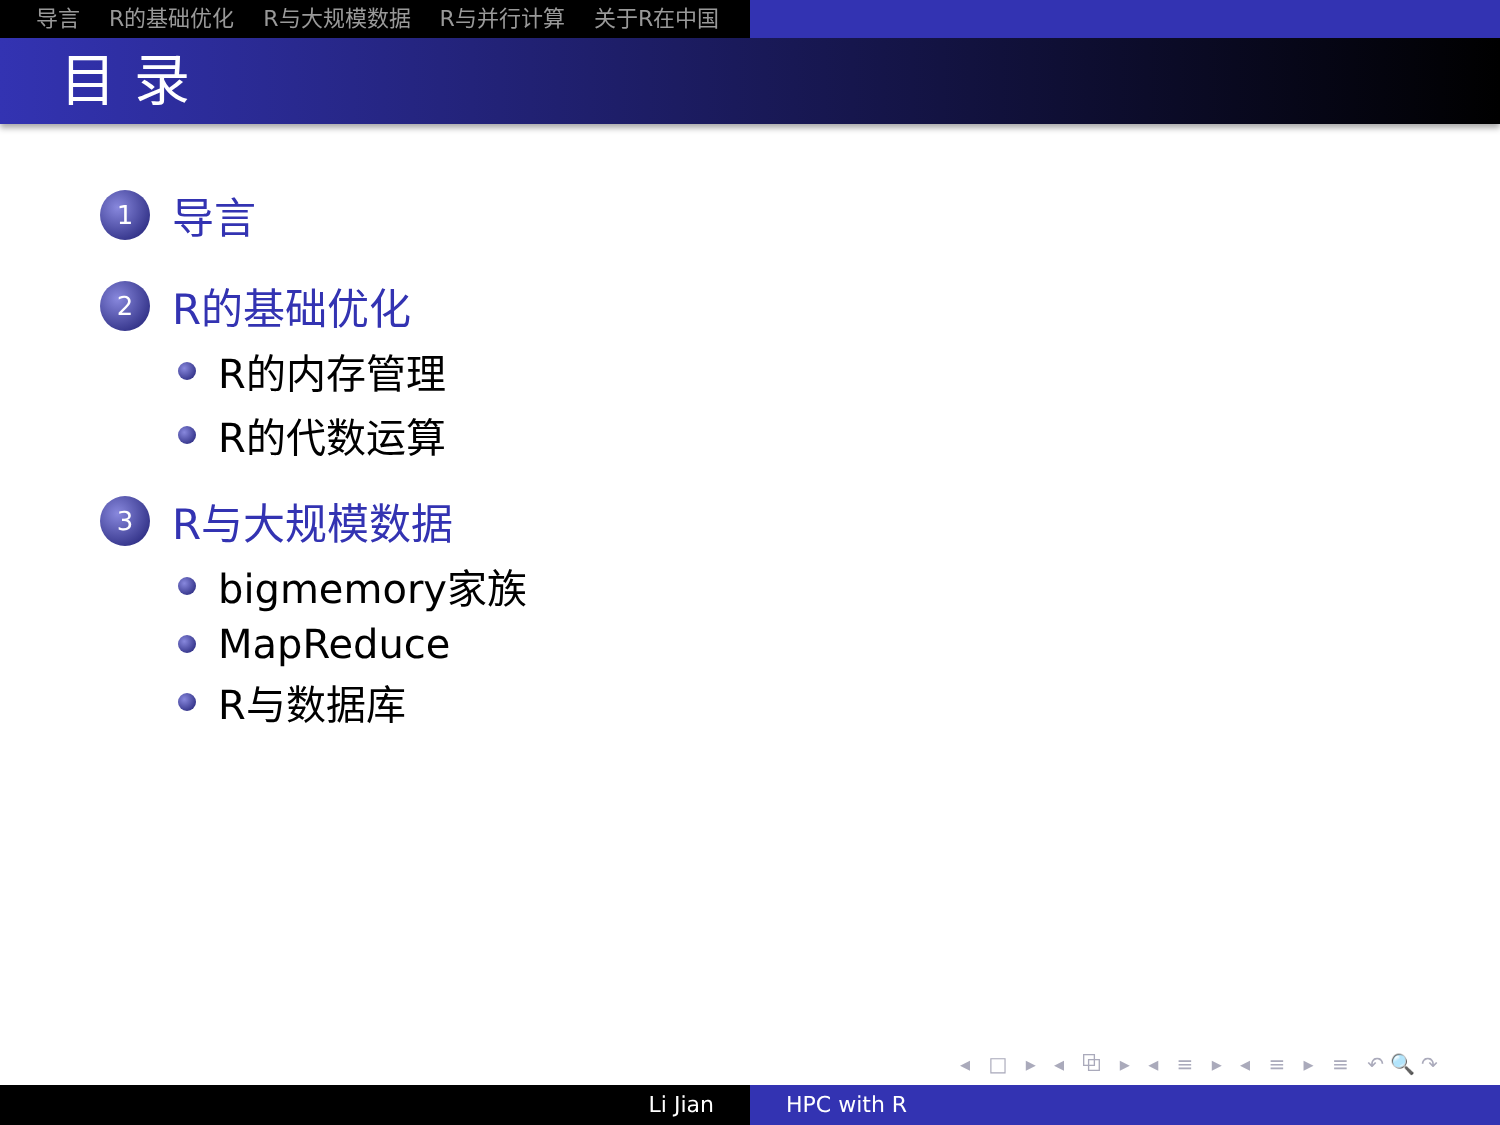导言 R的基础优化 R与大规模数据 R与并行计算 关于R在中国
目 录
1
导言
2
R的基础优化
R的内存管理
R的代数运算
3
R与大规模数据
bigmemory家族
MapReduce
R与数据库
◂ □ ▸ ◂ ⧉ ▸ ◂ ≡ ▸ ◂ ≡ ▸ ≡ ↶🔍↷
Li Jian HPC with R